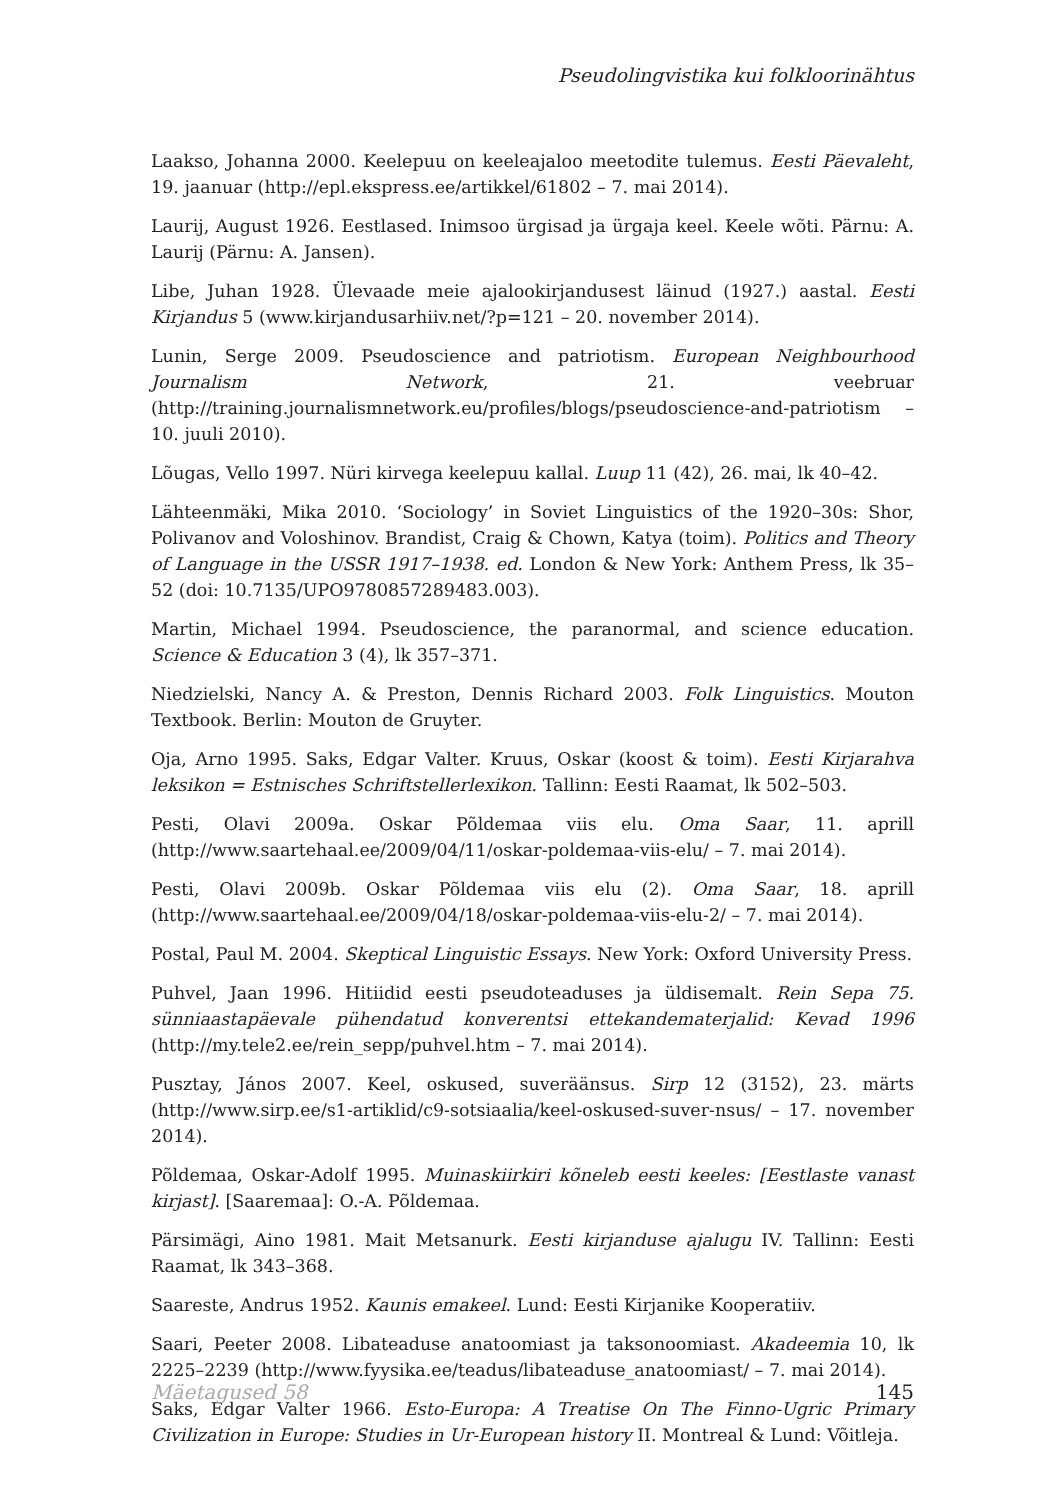Pseudolingvistika kui folkloorinähtus
Laakso, Johanna 2000. Keelepuu on keeleajaloo meetodite tulemus. Eesti Päevaleht, 19. jaanuar (http://epl.ekspress.ee/artikkel/61802 – 7. mai 2014).
Laurij, August 1926. Eestlased. Inimsoo ürgisad ja ürgaja keel. Keele wõti. Pärnu: A. Laurij (Pärnu: A. Jansen).
Libe, Juhan 1928. Ülevaade meie ajalookirjandusest läinud (1927.) aastal. Eesti Kirjandus 5 (www.kirjandusarhiiv.net/?p=121 – 20. november 2014).
Lunin, Serge 2009. Pseudoscience and patriotism. European Neighbourhood Journalism Network, 21. veebruar (http://training.journalismnetwork.eu/profiles/blogs/pseudoscience-and-patriotism – 10. juuli 2010).
Lõugas, Vello 1997. Nüri kirvega keelepuu kallal. Luup 11 (42), 26. mai, lk 40–42.
Lähteenmäki, Mika 2010. ‘Sociology’ in Soviet Linguistics of the 1920–30s: Shor, Polivanov and Voloshinov. Brandist, Craig & Chown, Katya (toim). Politics and Theory of Language in the USSR 1917–1938. ed. London & New York: Anthem Press, lk 35–52 (doi: 10.7135/UPO9780857289483.003).
Martin, Michael 1994. Pseudoscience, the paranormal, and science education. Science & Education 3 (4), lk 357–371.
Niedzielski, Nancy A. & Preston, Dennis Richard 2003. Folk Linguistics. Mouton Textbook. Berlin: Mouton de Gruyter.
Oja, Arno 1995. Saks, Edgar Valter. Kruus, Oskar (koost & toim). Eesti Kirjarahva leksikon = Estnisches Schriftstellerlexikon. Tallinn: Eesti Raamat, lk 502–503.
Pesti, Olavi 2009a. Oskar Põldemaa viis elu. Oma Saar, 11. aprill (http://www.saartehaal.ee/2009/04/11/oskar-poldemaa-viis-elu/ – 7. mai 2014).
Pesti, Olavi 2009b. Oskar Põldemaa viis elu (2). Oma Saar, 18. aprill (http://www.saartehaal.ee/2009/04/18/oskar-poldemaa-viis-elu-2/ – 7. mai 2014).
Postal, Paul M. 2004. Skeptical Linguistic Essays. New York: Oxford University Press.
Puhvel, Jaan 1996. Hitiidid eesti pseudoteaduses ja üldisemalt. Rein Sepa 75. sünniaastapäevale pühendatud konverentsi ettekandematerjalid: Kevad 1996 (http://my.tele2.ee/rein_sepp/puhvel.htm – 7. mai 2014).
Pusztay, János 2007. Keel, oskused, suveräänsus. Sirp 12 (3152), 23. märts (http://www.sirp.ee/s1-artiklid/c9-sotsiaalia/keel-oskused-suver-nsus/ – 17. november 2014).
Põldemaa, Oskar-Adolf 1995. Muinaskiirkiri kõneleb eesti keeles: [Eestlaste vanast kirjast]. [Saaremaa]: O.-A. Põldemaa.
Pärsimägi, Aino 1981. Mait Metsanurk. Eesti kirjanduse ajalugu IV. Tallinn: Eesti Raamat, lk 343–368.
Saareste, Andrus 1952. Kaunis emakeel. Lund: Eesti Kirjanike Kooperatiiv.
Saari, Peeter 2008. Libateaduse anatoomiast ja taksonoomiast. Akadeemia 10, lk 2225–2239 (http://www.fyysika.ee/teadus/libateaduse_anatoomiast/ – 7. mai 2014).
Saks, Edgar Valter 1966. Esto-Europa: A Treatise On The Finno-Ugric Primary Civilization in Europe: Studies in Ur-European history II. Montreal & Lund: Võitleja.
Mäetagused 58 145